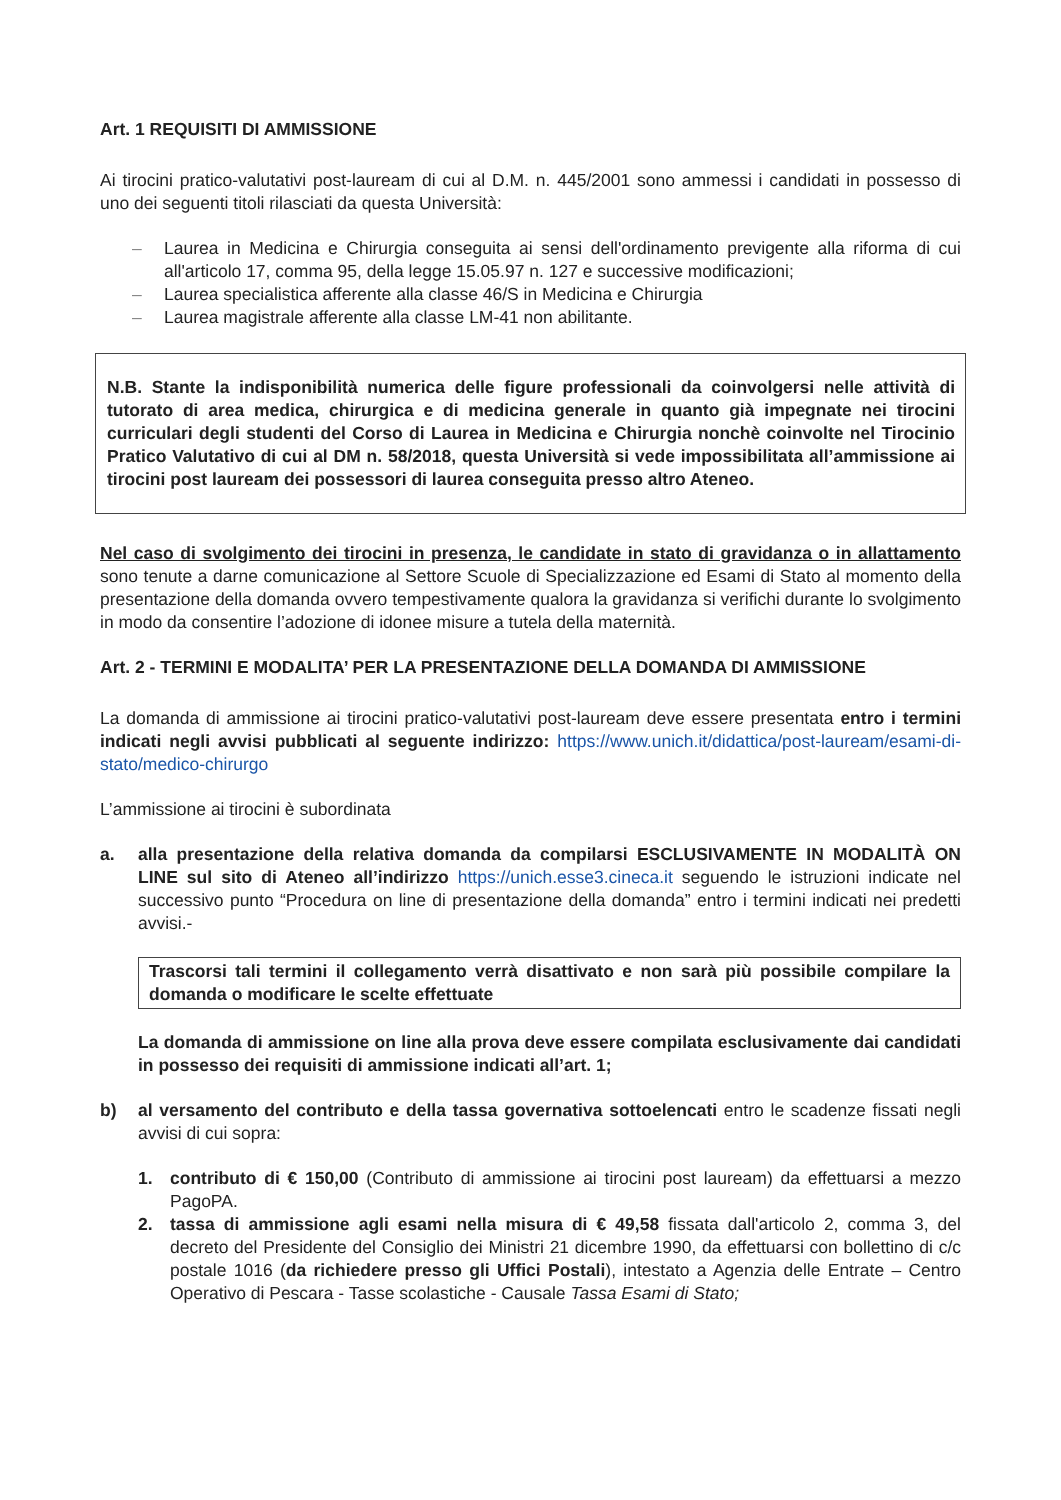Art. 1 REQUISITI DI AMMISSIONE
Ai tirocini pratico-valutativi post-lauream di cui al D.M. n. 445/2001 sono ammessi i candidati in possesso di uno dei seguenti titoli rilasciati da questa Università:
– Laurea in Medicina e Chirurgia conseguita ai sensi dell'ordinamento previgente alla riforma di cui all'articolo 17, comma 95, della legge 15.05.97 n. 127 e successive modificazioni;
– Laurea specialistica afferente alla classe 46/S in Medicina e Chirurgia
– Laurea magistrale afferente alla classe LM-41 non abilitante.
N.B. Stante la indisponibilità numerica delle figure professionali da coinvolgersi nelle attività di tutorato di area medica, chirurgica e di medicina generale in quanto già impegnate nei tirocini curriculari degli studenti del Corso di Laurea in Medicina e Chirurgia nonchè coinvolte nel Tirocinio Pratico Valutativo di cui al DM n. 58/2018, questa Università si vede impossibilitata all’ammissione ai tirocini post lauream dei possessori di laurea conseguita presso altro Ateneo.
Nel caso di svolgimento dei tirocini in presenza, le candidate in stato di gravidanza o in allattamento sono tenute a darne comunicazione al Settore Scuole di Specializzazione ed Esami di Stato al momento della presentazione della domanda ovvero tempestivamente qualora la gravidanza si verifichi durante lo svolgimento in modo da consentire l’adozione di idonee misure a tutela della maternità.
Art. 2 - TERMINI E MODALITA’ PER LA PRESENTAZIONE DELLA DOMANDA DI AMMISSIONE
La domanda di ammissione ai tirocini pratico-valutativi post-lauream deve essere presentata entro i termini indicati negli avvisi pubblicati al seguente indirizzo: https://www.unich.it/didattica/post-lauream/esami-di-stato/medico-chirurgo
L’ammissione ai tirocini è subordinata
a. alla presentazione della relativa domanda da compilarsi ESCLUSIVAMENTE IN MODALITÀ ON LINE sul sito di Ateneo all’indirizzo https://unich.esse3.cineca.it seguendo le istruzioni indicate nel successivo punto “Procedura on line di presentazione della domanda” entro i termini indicati nei predetti avvisi.-
Trascorsi tali termini il collegamento verrà disattivato e non sarà più possibile compilare la domanda o modificare le scelte effettuate
La domanda di ammissione on line alla prova deve essere compilata esclusivamente dai candidati in possesso dei requisiti di ammissione indicati all’art. 1;
b) al versamento del contributo e della tassa governativa sottoelencati entro le scadenze fissati negli avvisi di cui sopra:
1. contributo di € 150,00 (Contributo di ammissione ai tirocini post lauream) da effettuarsi a mezzo PagoPA.
2. tassa di ammissione agli esami nella misura di € 49,58 fissata dall'articolo 2, comma 3, del decreto del Presidente del Consiglio dei Ministri 21 dicembre 1990, da effettuarsi con bollettino di c/c postale 1016 (da richiedere presso gli Uffici Postali), intestato a Agenzia delle Entrate – Centro Operativo di Pescara - Tasse scolastiche - Causale Tassa Esami di Stato;